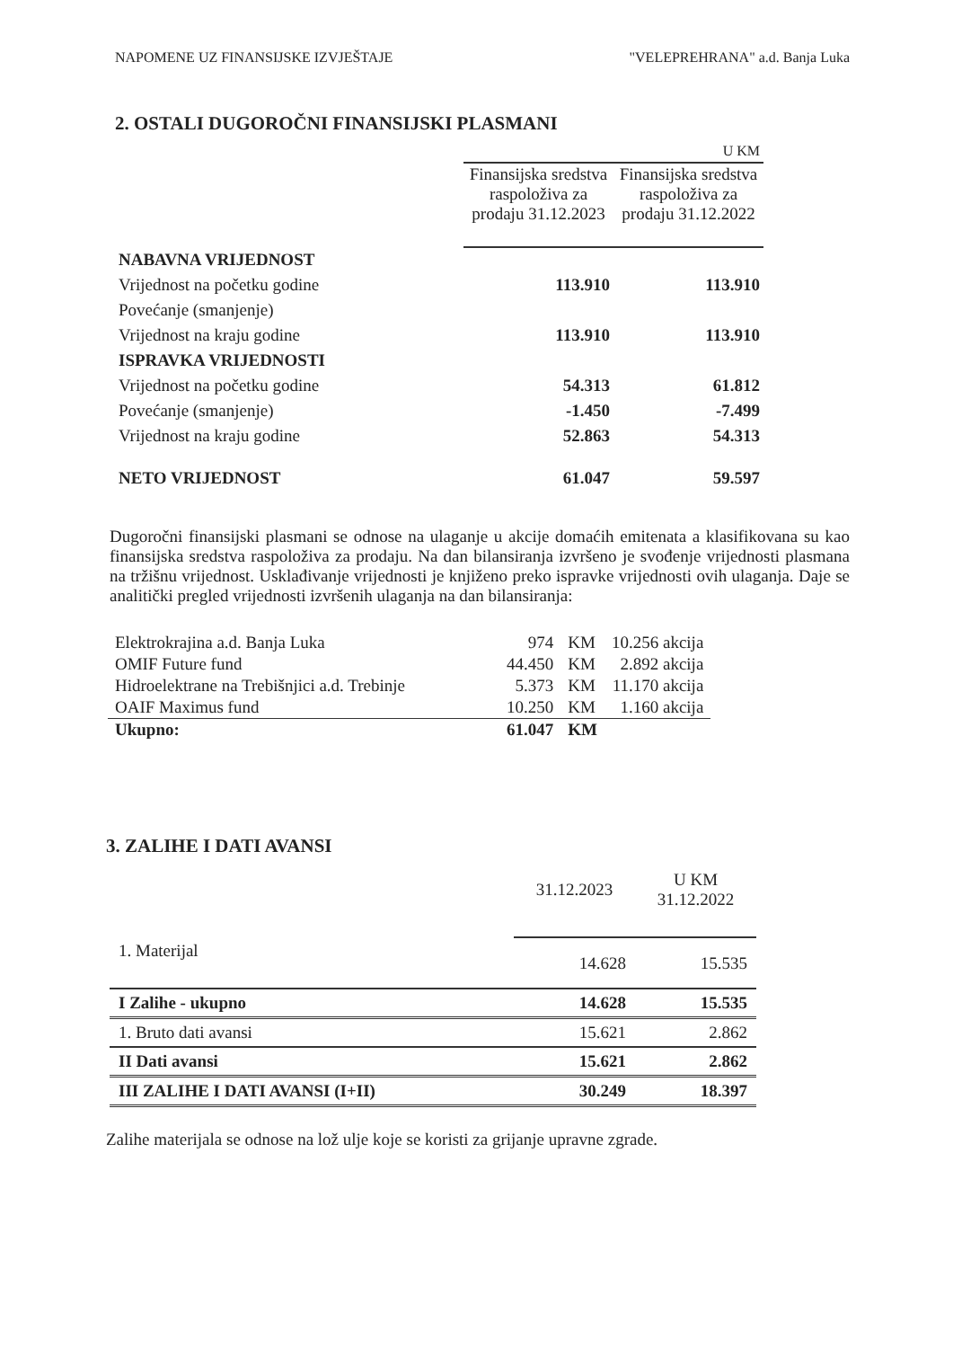NAPOMENE UZ FINANSIJSKE IZVJEŠTAJE "VELEPREHRANA" a.d. Banja Luka
2. OSTALI DUGOROČNI FINANSIJSKI PLASMANI
| | U KM | |
| | Finansijska sredstva raspoloživa za prodaju 31.12.2023 | Finansijska sredstva raspoloživa za prodaju 31.12.2022 |
| NABAVNA VRIJEDNOST | | |
| Vrijednost na početku godine | 113.910 | 113.910 |
| Povećanje (smanjenje) | | |
| Vrijednost na kraju godine | 113.910 | 113.910 |
| ISPRAVKA VRIJEDNOSTI | | |
| Vrijednost na početku godine | 54.313 | 61.812 |
| Povećanje (smanjenje) | -1.450 | -7.499 |
| Vrijednost na kraju godine | 52.863 | 54.313 |
| NETO VRIJEDNOST | 61.047 | 59.597 |
Dugoročni finansijski plasmani se odnose na ulaganje u akcije domaćih emitenata a klasifikovana su kao finansijska sredstva raspoloživa za prodaju. Na dan bilansiranja izvršeno je svođenje vrijednosti plasmana na tržišnu vrijednost. Usklađivanje vrijednosti je knjiženo preko ispravke vrijednosti ovih ulaganja. Daje se analitički pregled vrijednosti izvršenih ulaganja na dan bilansiranja:
| Elektrokrajina a.d. Banja Luka | 974 | KM | 10.256 akcija |
| OMIF Future fund | 44.450 | KM | 2.892 akcija |
| Hidroelektrane na Trebišnjici a.d. Trebinje | 5.373 | KM | 11.170 akcija |
| OAIF Maximus fund | 10.250 | KM | 1.160 akcija |
| Ukupno: | 61.047 | KM | |
3. ZALIHE I DATI AVANSI
| | 31.12.2023 | U KM 31.12.2022 |
| 1. Materijal | 14.628 | 15.535 |
| I Zalihe - ukupno | 14.628 | 15.535 |
| 1. Bruto dati avansi | 15.621 | 2.862 |
| II Dati avansi | 15.621 | 2.862 |
| III ZALIHE I DATI AVANSI (I+II) | 30.249 | 18.397 |
Zalihe materijala se odnose na lož ulje koje se koristi za grijanje upravne zgrade.